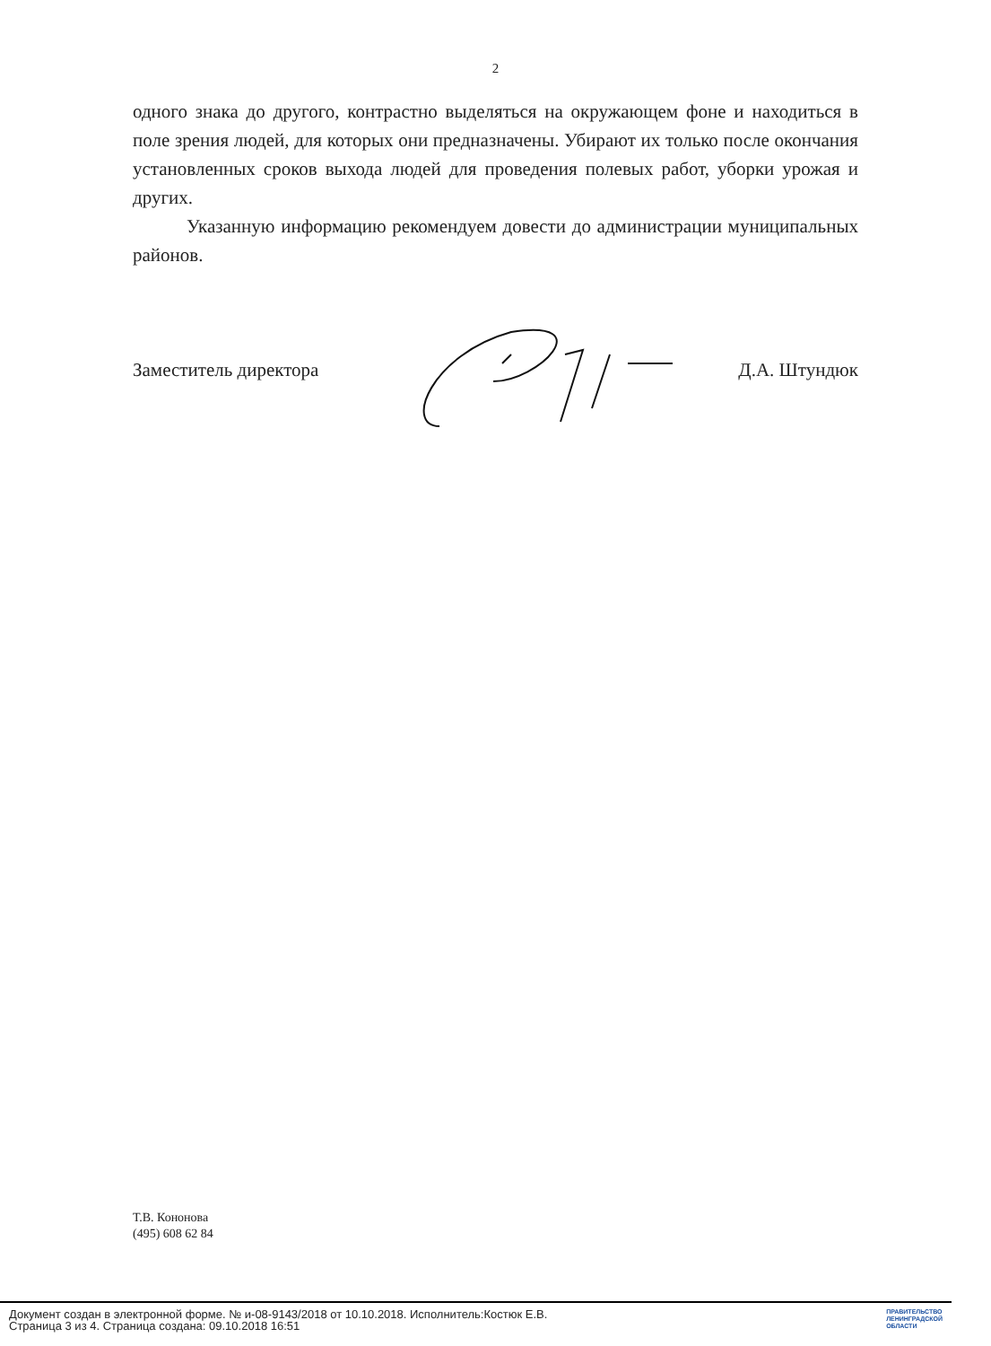2
одного знака до другого, контрастно выделяться на окружающем фоне и находиться в поле зрения людей, для которых они предназначены. Убирают их только после окончания установленных сроков выхода людей для проведения полевых работ, уборки урожая и других.
Указанную информацию рекомендуем довести до администрации муниципальных районов.
Заместитель директора Д.А. Штундюк
Т.В. Кононова
(495) 608 62 84
Документ создан в электронной форме. № и-08-9143/2018 от 10.10.2018. Исполнитель:Костюк Е.В.
Страница 3 из 4. Страница создана: 09.10.2018 16:51
ПРАВИТЕЛЬСТВО
ЛЕНИНГРАДСКОЙ
ОБЛАСТИ